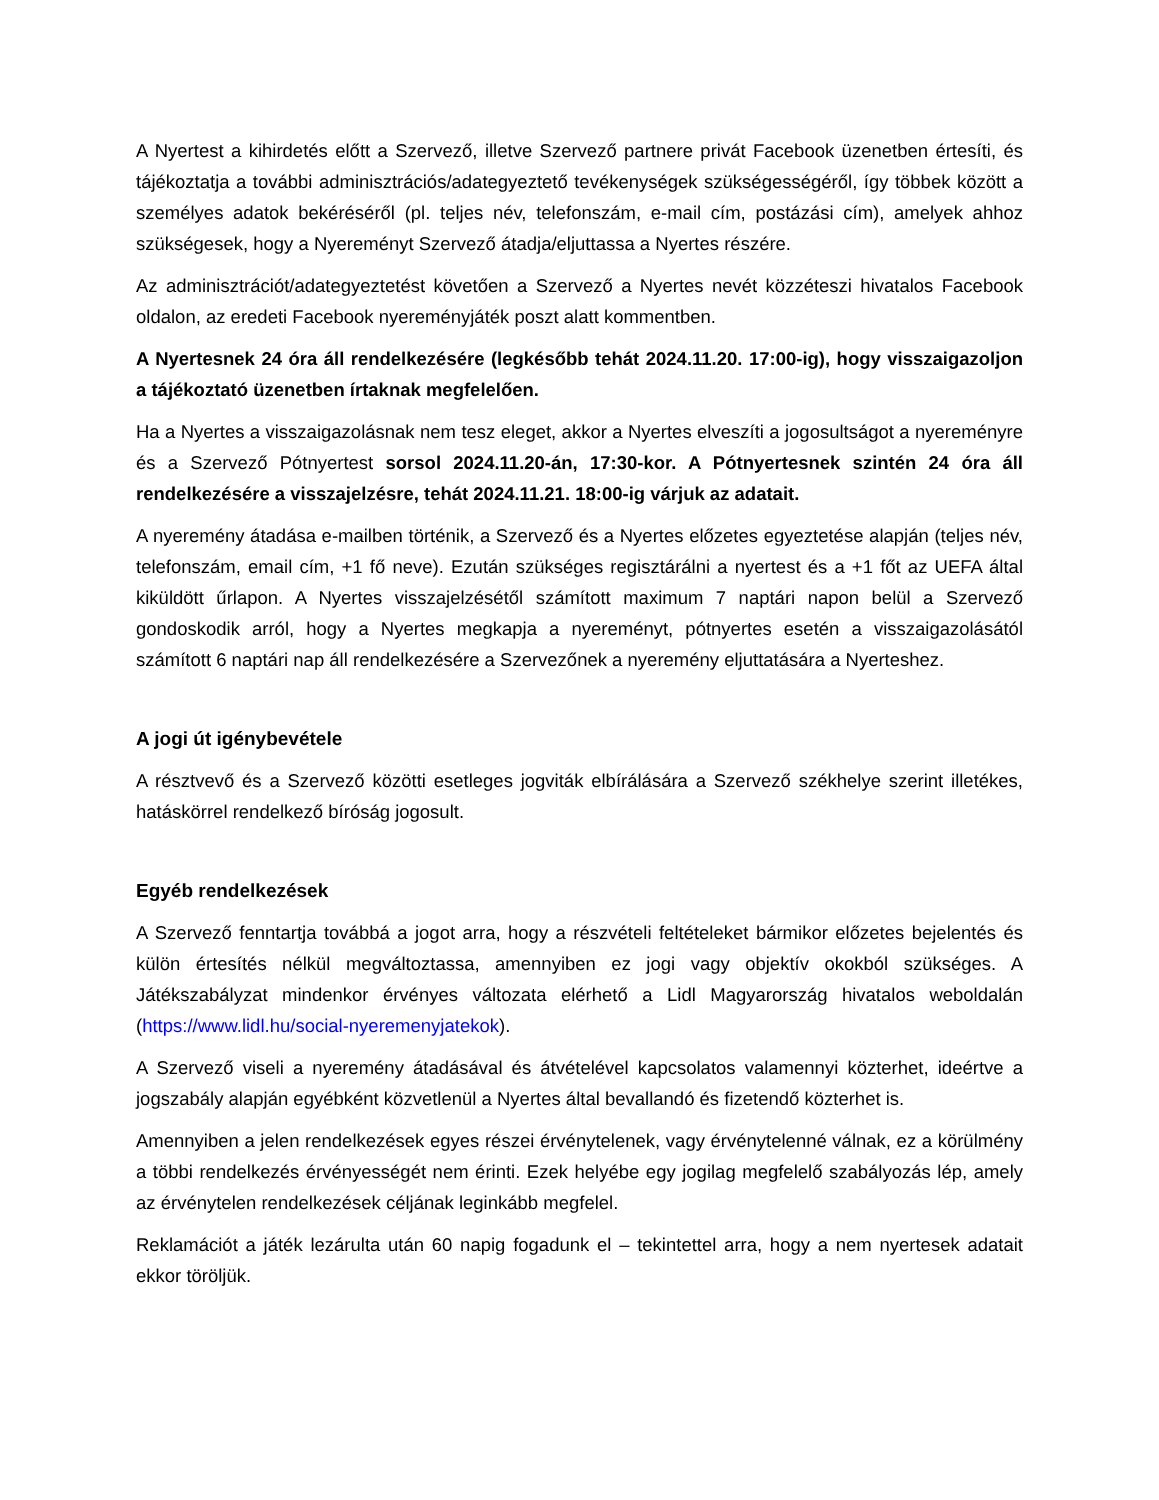A Nyertest a kihirdetés előtt a Szervező, illetve Szervező partnere privát Facebook üzenetben értesíti, és tájékoztatja a további adminisztrációs/adategyeztető tevékenységek szükségességéről, így többek között a személyes adatok bekéréséről (pl. teljes név, telefonszám, e-mail cím, postázási cím), amelyek ahhoz szükségesek, hogy a Nyereményt Szervező átadja/eljuttassa a Nyertes részére.
Az adminisztrációt/adategyeztetést követően a Szervező a Nyertes nevét közzéteszi hivatalos Facebook oldalon, az eredeti Facebook nyereményjáték poszt alatt kommentben.
A Nyertesnek 24 óra áll rendelkezésére (legkésőbb tehát 2024.11.20. 17:00-ig), hogy visszaigazoljon a tájékoztató üzenetben írtaknak megfelelően.
Ha a Nyertes a visszaigazolásnak nem tesz eleget, akkor a Nyertes elveszíti a jogosultságot a nyereményre és a Szervező Pótnyertest sorsol 2024.11.20-án, 17:30-kor. A Pótnyertesnek szintén 24 óra áll rendelkezésére a visszajelzésre, tehát 2024.11.21. 18:00-ig várjuk az adatait.
A nyeremény átadása e-mailben történik, a Szervező és a Nyertes előzetes egyeztetése alapján (teljes név, telefonszám, email cím, +1 fő neve). Ezután szükséges regisztárálni a nyertest és a +1 főt az UEFA által kiküldött űrlapon. A Nyertes visszajelzésétől számított maximum 7 naptári napon belül a Szervező gondoskodik arról, hogy a Nyertes megkapja a nyereményt, pótnyertes esetén a visszaigazolásától számított 6 naptári nap áll rendelkezésére a Szervezőnek a nyeremény eljuttatására a Nyerteshez.
A jogi út igénybevétele
A résztvevő és a Szervező közötti esetleges jogviták elbírálására a Szervező székhelye szerint illetékes, hatáskörrel rendelkező bíróság jogosult.
Egyéb rendelkezések
A Szervező fenntartja továbbá a jogot arra, hogy a részvételi feltételeket bármikor előzetes bejelentés és külön értesítés nélkül megváltoztassa, amennyiben ez jogi vagy objektív okokból szükséges. A Játékszabályzat mindenkor érvényes változata elérhető a Lidl Magyarország hivatalos weboldalán (https://www.lidl.hu/social-nyeremenyjatekok).
A Szervező viseli a nyeremény átadásával és átvételével kapcsolatos valamennyi közterhet, ideértve a jogszabály alapján egyébként közvetlenül a Nyertes által bevallandó és fizetendő közterhet is.
Amennyiben a jelen rendelkezések egyes részei érvénytelenek, vagy érvénytelenné válnak, ez a körülmény a többi rendelkezés érvényességét nem érinti. Ezek helyébe egy jogilag megfelelő szabályozás lép, amely az érvénytelen rendelkezések céljának leginkább megfelel.
Reklamációt a játék lezárulta után 60 napig fogadunk el – tekintettel arra, hogy a nem nyertesek adatait ekkor töröljük.